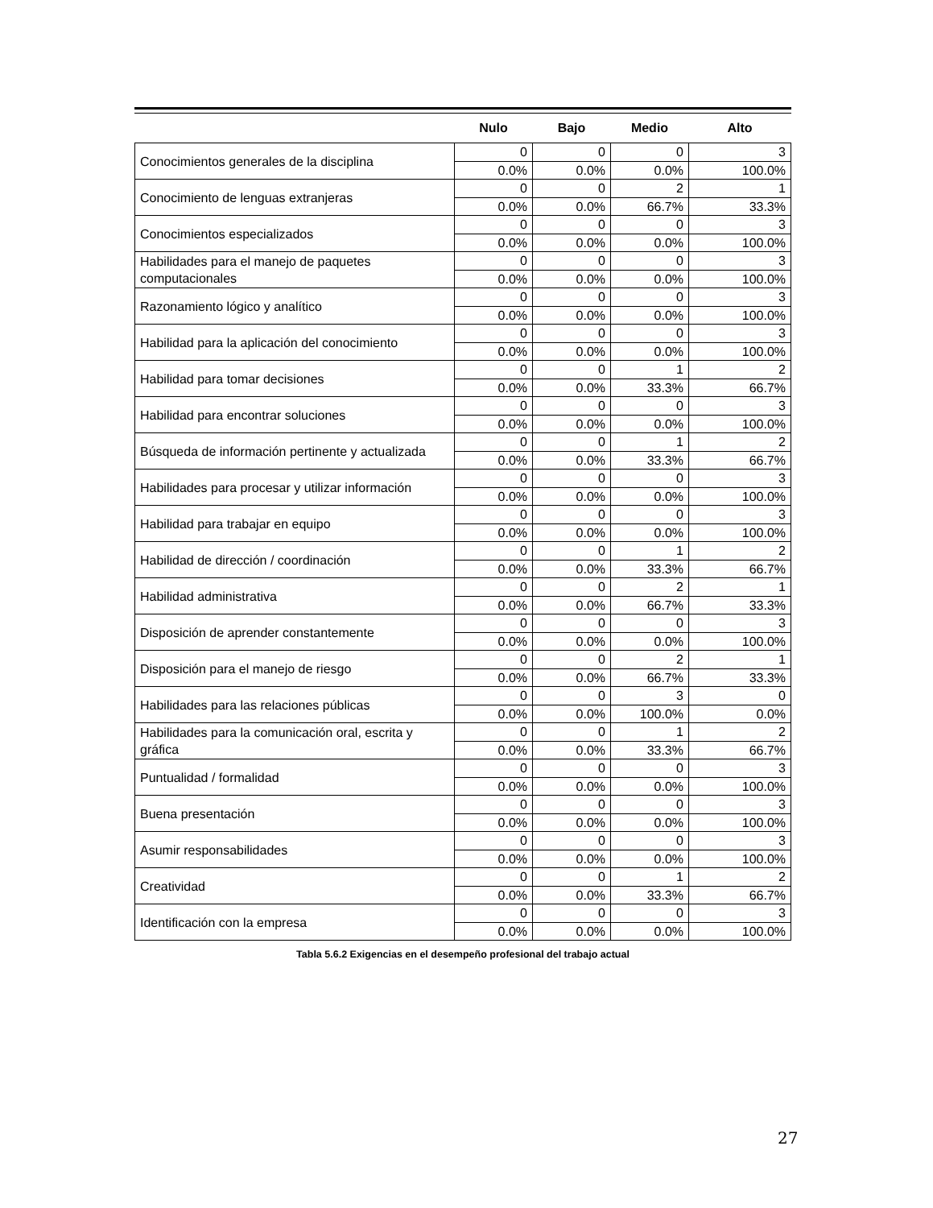| | Nulo | Bajo | Medio | Alto |
| --- | --- | --- | --- | --- |
| Conocimientos generales de la disciplina | 0 | 0 | 0 | 3 |
| | 0.0% | 0.0% | 0.0% | 100.0% |
| Conocimiento de lenguas extranjeras | 0 | 0 | 2 | 1 |
| | 0.0% | 0.0% | 66.7% | 33.3% |
| Conocimientos especializados | 0 | 0 | 0 | 3 |
| | 0.0% | 0.0% | 0.0% | 100.0% |
| Habilidades para el manejo de paquetes computacionales | 0 | 0 | 0 | 3 |
| | 0.0% | 0.0% | 0.0% | 100.0% |
| Razonamiento lógico y analítico | 0 | 0 | 0 | 3 |
| | 0.0% | 0.0% | 0.0% | 100.0% |
| Habilidad para la aplicación del conocimiento | 0 | 0 | 0 | 3 |
| | 0.0% | 0.0% | 0.0% | 100.0% |
| Habilidad para tomar decisiones | 0 | 0 | 1 | 2 |
| | 0.0% | 0.0% | 33.3% | 66.7% |
| Habilidad para encontrar soluciones | 0 | 0 | 0 | 3 |
| | 0.0% | 0.0% | 0.0% | 100.0% |
| Búsqueda de información pertinente y actualizada | 0 | 0 | 1 | 2 |
| | 0.0% | 0.0% | 33.3% | 66.7% |
| Habilidades para procesar y utilizar información | 0 | 0 | 0 | 3 |
| | 0.0% | 0.0% | 0.0% | 100.0% |
| Habilidad para trabajar en equipo | 0 | 0 | 0 | 3 |
| | 0.0% | 0.0% | 0.0% | 100.0% |
| Habilidad de dirección / coordinación | 0 | 0 | 1 | 2 |
| | 0.0% | 0.0% | 33.3% | 66.7% |
| Habilidad administrativa | 0 | 0 | 2 | 1 |
| | 0.0% | 0.0% | 66.7% | 33.3% |
| Disposición de aprender constantemente | 0 | 0 | 0 | 3 |
| | 0.0% | 0.0% | 0.0% | 100.0% |
| Disposición para el manejo de riesgo | 0 | 0 | 2 | 1 |
| | 0.0% | 0.0% | 66.7% | 33.3% |
| Habilidades para las relaciones públicas | 0 | 0 | 3 | 0 |
| | 0.0% | 0.0% | 100.0% | 0.0% |
| Habilidades para la comunicación oral, escrita y gráfica | 0 | 0 | 1 | 2 |
| | 0.0% | 0.0% | 33.3% | 66.7% |
| Puntualidad / formalidad | 0 | 0 | 0 | 3 |
| | 0.0% | 0.0% | 0.0% | 100.0% |
| Buena presentación | 0 | 0 | 0 | 3 |
| | 0.0% | 0.0% | 0.0% | 100.0% |
| Asumir responsabilidades | 0 | 0 | 0 | 3 |
| | 0.0% | 0.0% | 0.0% | 100.0% |
| Creatividad | 0 | 0 | 1 | 2 |
| | 0.0% | 0.0% | 33.3% | 66.7% |
| Identificación con la empresa | 0 | 0 | 0 | 3 |
| | 0.0% | 0.0% | 0.0% | 100.0% |
Tabla 5.6.2 Exigencias en el desempeño profesional del trabajo actual
27